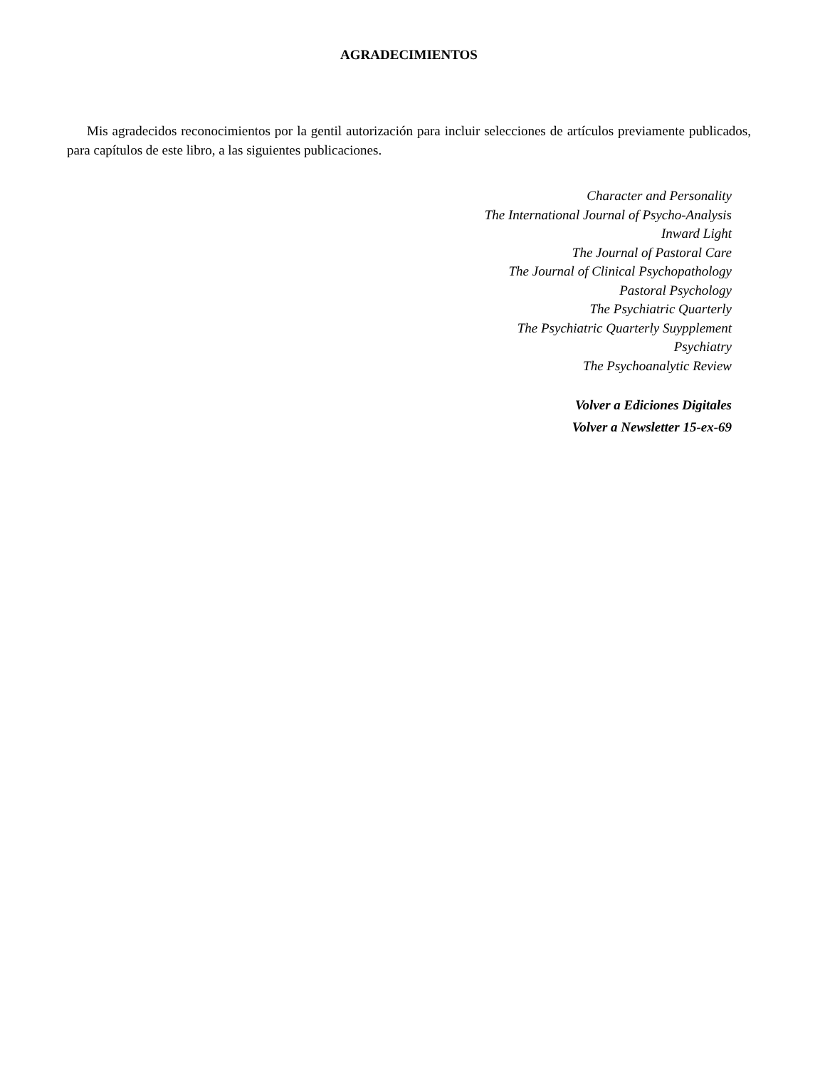AGRADECIMIENTOS
Mis agradecidos reconocimientos por la gentil autorización para incluir selecciones de artículos previamente publicados, para capítulos de este libro, a las siguientes publicaciones.
Character and Personality
The International Journal of Psycho-Analysis
Inward Light
The Journal of Pastoral Care
The Journal of Clinical Psychopathology
Pastoral Psychology
The Psychiatric Quarterly
The Psychiatric Quarterly Suypplement
Psychiatry
The Psychoanalytic Review
Volver a Ediciones Digitales
Volver a Newsletter 15-ex-69